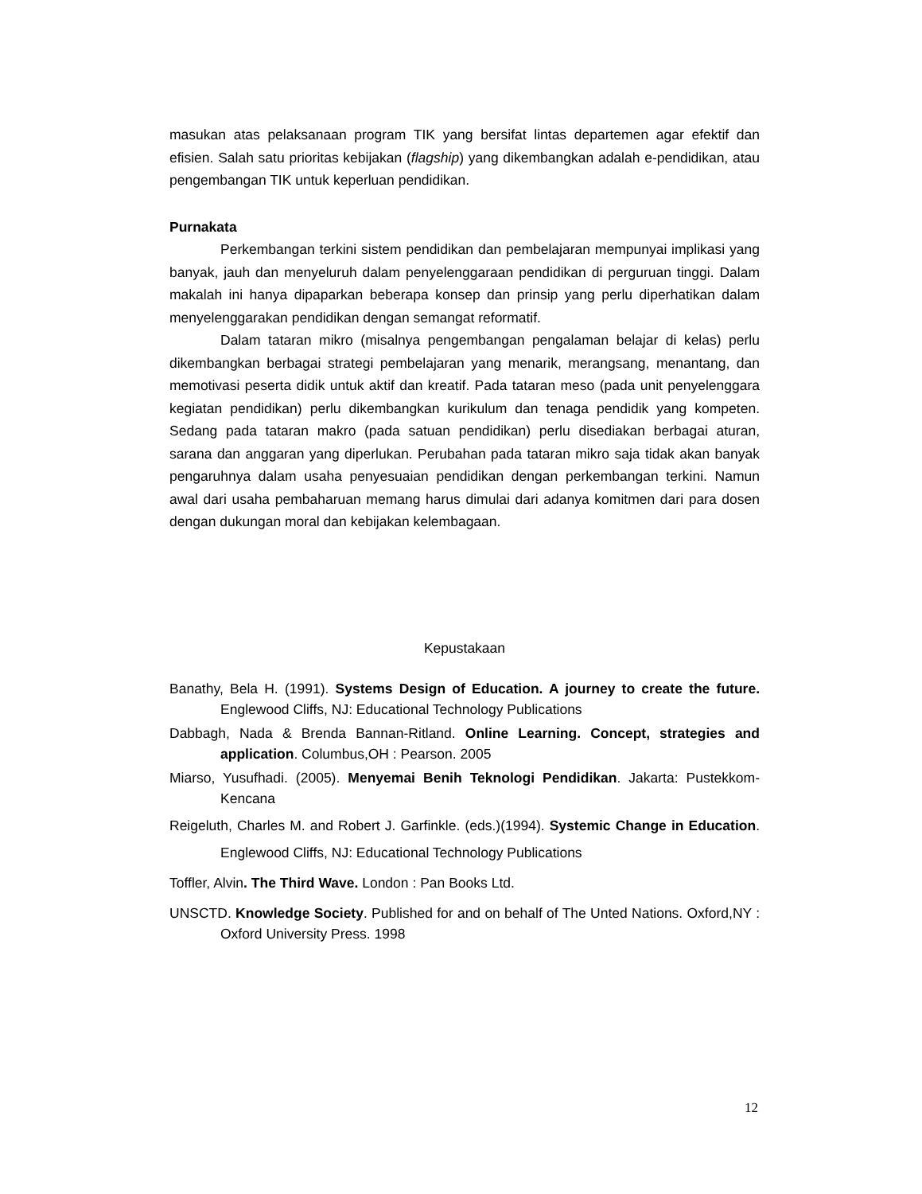masukan atas pelaksanaan program TIK yang bersifat lintas departemen agar efektif dan efisien. Salah satu prioritas kebijakan (flagship) yang dikembangkan adalah e-pendidikan, atau pengembangan TIK untuk keperluan pendidikan.
Purnakata
Perkembangan terkini sistem pendidikan dan pembelajaran mempunyai implikasi yang banyak, jauh dan menyeluruh dalam penyelenggaraan pendidikan di perguruan tinggi. Dalam makalah ini hanya dipaparkan beberapa konsep dan prinsip yang perlu diperhatikan dalam menyelenggarakan pendidikan dengan semangat reformatif.
Dalam tataran mikro (misalnya pengembangan pengalaman belajar di kelas) perlu dikembangkan berbagai strategi pembelajaran yang menarik, merangsang, menantang, dan memotivasi peserta didik untuk aktif dan kreatif. Pada tataran meso (pada unit penyelenggara kegiatan pendidikan) perlu dikembangkan kurikulum dan tenaga pendidik yang kompeten. Sedang pada tataran makro (pada satuan pendidikan) perlu disediakan berbagai aturan, sarana dan anggaran yang diperlukan. Perubahan pada tataran mikro saja tidak akan banyak pengaruhnya dalam usaha penyesuaian pendidikan dengan perkembangan terkini. Namun awal dari usaha pembaharuan memang harus dimulai dari adanya komitmen dari para dosen dengan dukungan moral dan kebijakan kelembagaan.
Kepustakaan
Banathy, Bela H. (1991). Systems Design of Education. A journey to create the future. Englewood Cliffs, NJ: Educational Technology Publications
Dabbagh, Nada & Brenda Bannan-Ritland. Online Learning. Concept, strategies and application. Columbus,OH : Pearson. 2005
Miarso, Yusufhadi. (2005). Menyemai Benih Teknologi Pendidikan. Jakarta: Pustekkom-Kencana
Reigeluth, Charles M. and Robert J. Garfinkle. (eds.)(1994). Systemic Change in Education. Englewood Cliffs, NJ: Educational Technology Publications
Toffler, Alvin. The Third Wave. London : Pan Books Ltd.
UNSCTD. Knowledge Society. Published for and on behalf of The Unted Nations. Oxford,NY : Oxford University Press. 1998
12